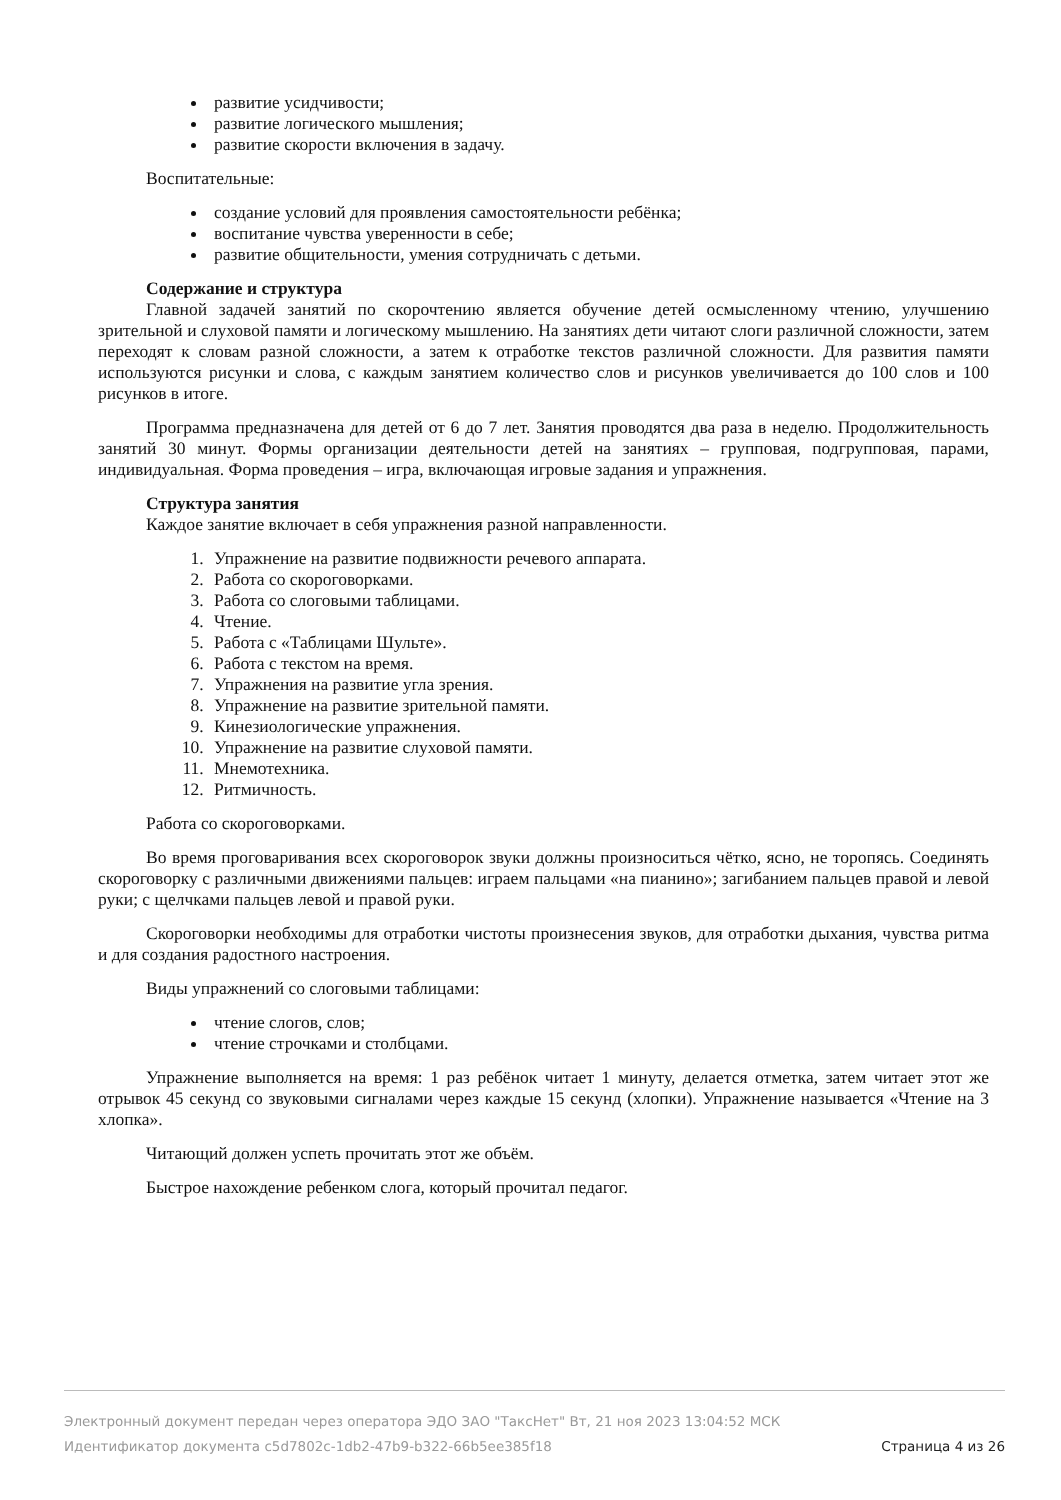развитие усидчивости;
развитие логического мышления;
развитие скорости включения в задачу.
Воспитательные:
создание условий для проявления самостоятельности ребёнка;
воспитание чувства уверенности в себе;
развитие общительности, умения сотрудничать с детьми.
Содержание и структура
Главной задачей занятий по скорочтению является обучение детей осмысленному чтению, улучшению зрительной и слуховой памяти и логическому мышлению. На занятиях дети читают слоги различной сложности, затем переходят к словам разной сложности, а затем к отработке текстов различной сложности. Для развития памяти используются рисунки и слова, с каждым занятием количество слов и рисунков увеличивается до 100 слов и 100 рисунков в итоге.
Программа предназначена для детей от 6 до 7 лет. Занятия проводятся два раза в неделю. Продолжительность занятий 30 минут. Формы организации деятельности детей на занятиях – групповая, подгрупповая, парами, индивидуальная. Форма проведения – игра, включающая игровые задания и упражнения.
Структура занятия
Каждое занятие включает в себя упражнения разной направленности.
1. Упражнение на развитие подвижности речевого аппарата.
2. Работа со скороговорками.
3. Работа со слоговыми таблицами.
4. Чтение.
5. Работа с «Таблицами Шульте».
6. Работа с текстом на время.
7. Упражнения на развитие угла зрения.
8. Упражнение на развитие зрительной памяти.
9. Кинезиологические упражнения.
10. Упражнение на развитие слуховой памяти.
11. Мнемотехника.
12. Ритмичность.
Работа со скороговорками.
Во время проговаривания всех скороговорок звуки должны произноситься чётко, ясно, не торопясь. Соединять скороговорку с различными движениями пальцев: играем пальцами «на пианино»; загибанием пальцев правой и левой руки; с щелчками пальцев левой и правой руки.
Скороговорки необходимы для отработки чистоты произнесения звуков, для отработки дыхания, чувства ритма и для создания радостного настроения.
Виды упражнений со слоговыми таблицами:
чтение слогов, слов;
чтение строчками и столбцами.
Упражнение выполняется на время: 1 раз ребёнок читает 1 минуту, делается отметка, затем читает этот же отрывок 45 секунд со звуковыми сигналами через каждые 15 секунд (хлопки). Упражнение называется «Чтение на 3 хлопка».
Читающий должен успеть прочитать этот же объём.
Быстрое нахождение ребенком слога, который прочитал педагог.
Электронный документ передан через оператора ЭДО ЗАО "ТаксНет" Вт, 21 ноя 2023 13:04:52 МСК
Идентификатор документа c5d7802c-1db2-47b9-b322-66b5ee385f18 Страница 4 из 26